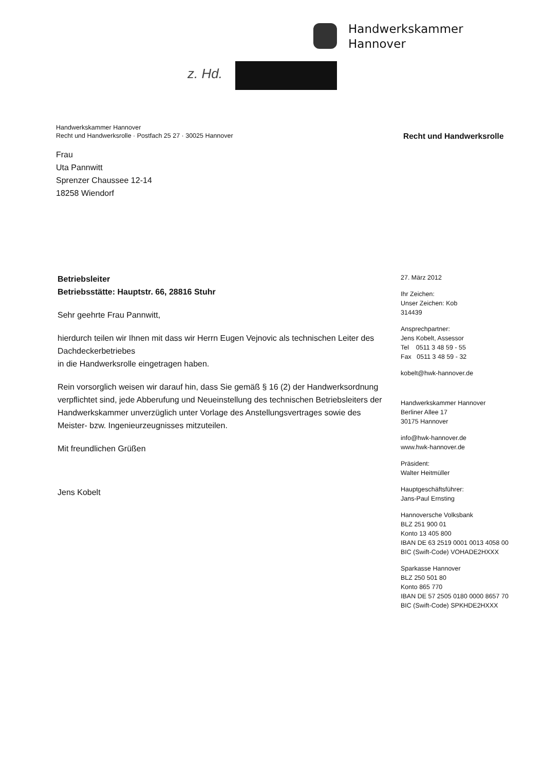Handwerkskammer
Hannover
z. Hd.
Handwerkskammer Hannover
Recht und Handwerksrolle · Postfach 25 27 · 30025 Hannover
Recht und Handwerksrolle
Frau
Uta Pannwitt
Sprenzer Chaussee 12-14
18258 Wiendorf
Betriebsleiter
Betriebsstätte: Hauptstr. 66, 28816 Stuhr
Sehr geehrte Frau Pannwitt,
hierdurch teilen wir Ihnen mit dass wir Herrn Eugen Vejnovic als technischen Leiter des
Dachdeckerbetriebes
in die Handwerksrolle eingetragen haben.
Rein vorsorglich weisen wir darauf hin, dass Sie gemäß § 16 (2) der Handwerksordnung verpflichtet sind, jede Abberufung und Neueinstellung des technischen Betriebsleiters der Handwerkskammer unverzüglich unter Vorlage des Anstellungsvertrages sowie des Meister- bzw. Ingenieurzeugnisses mitzuteilen.
Mit freundlichen Grüßen
Jens Kobelt
27. März 2012
Ihr Zeichen:
Unser Zeichen: Kob
314439
Ansprechpartner:
Jens Kobelt, Assessor
Tel 0511 3 48 59 - 55
Fax 0511 3 48 59 - 32
kobelt@hwk-hannover.de
Handwerkskammer Hannover
Berliner Allee 17
30175 Hannover
info@hwk-hannover.de
www.hwk-hannover.de
Präsident:
Walter Heitmüller
Hauptgeschäftsführer:
Jans-Paul Ernsting
Hannoversche Volksbank
BLZ 251 900 01
Konto 13 405 800
IBAN DE 63 2519 0001 0013 4058 00
BIC (Swift-Code) VOHADE2HXXX
Sparkasse Hannover
BLZ 250 501 80
Konto 865 770
IBAN DE 57 2505 0180 0000 8657 70
BIC (Swift-Code) SPKHDE2HXXX